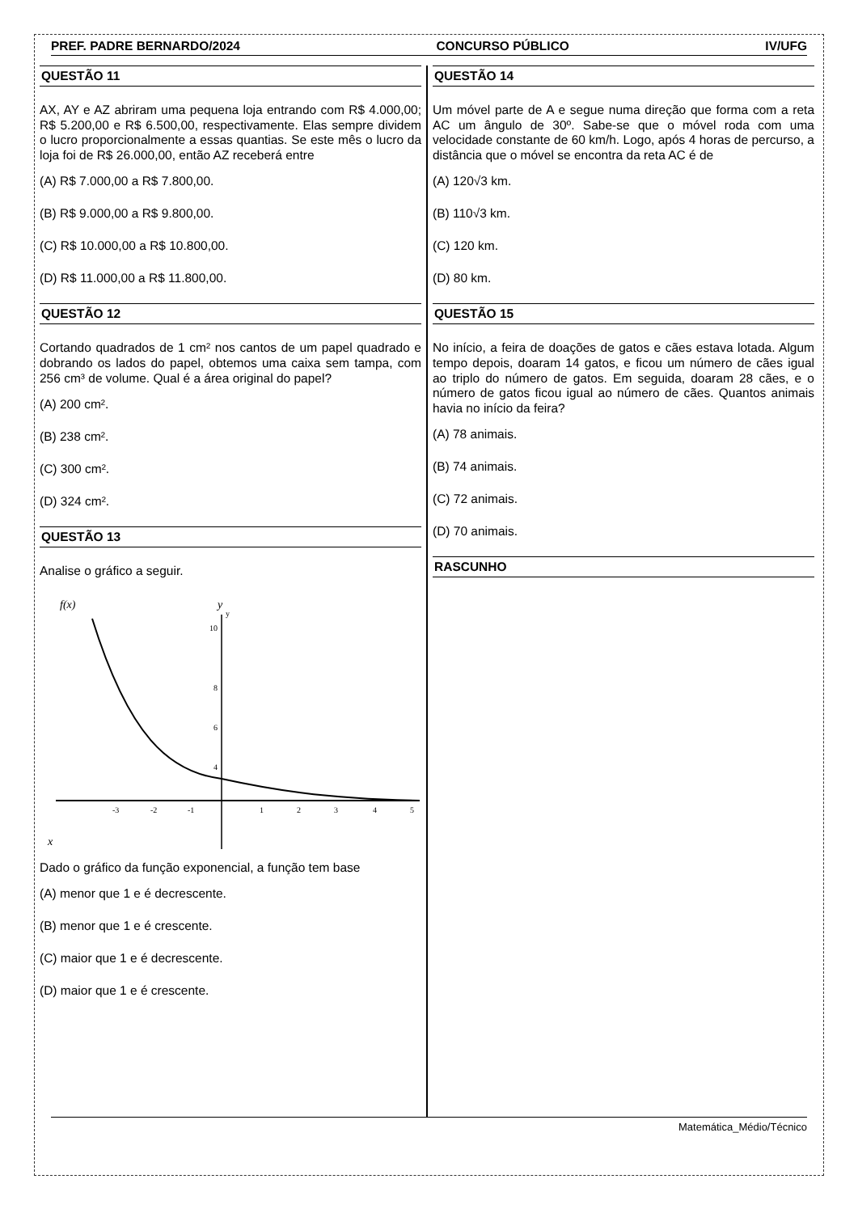PREF. PADRE BERNARDO/2024 CONCURSO PÚBLICO IV/UFG
QUESTÃO 11
AX, AY e AZ abriram uma pequena loja entrando com R$ 4.000,00; R$ 5.200,00 e R$ 6.500,00, respectivamente. Elas sempre dividem o lucro proporcionalmente a essas quantias. Se este mês o lucro da loja foi de R$ 26.000,00, então AZ receberá entre
(A) R$ 7.000,00 a R$ 7.800,00.
(B) R$ 9.000,00 a R$ 9.800,00.
(C) R$ 10.000,00 a R$ 10.800,00.
(D) R$ 11.000,00 a R$ 11.800,00.
QUESTÃO 12
Cortando quadrados de 1 cm² nos cantos de um papel quadrado e dobrando os lados do papel, obtemos uma caixa sem tampa, com 256 cm³ de volume. Qual é a área original do papel?
(A) 200 cm².
(B) 238 cm².
(C) 300 cm².
(D) 324 cm².
QUESTÃO 13
Analise o gráfico a seguir.
f(x)
y
y
x
10
8
6
4
-3
-2
-1
1
2
3
4
5
Dado o gráfico da função exponencial, a função tem base
(A) menor que 1 e é decrescente.
(B) menor que 1 e é crescente.
(C) maior que 1 e é decrescente.
(D) maior que 1 e é crescente.
QUESTÃO 14
Um móvel parte de A e segue numa direção que forma com a reta AC um ângulo de 30º. Sabe-se que o móvel roda com uma velocidade constante de 60 km/h. Logo, após 4 horas de percurso, a distância que o móvel se encontra da reta AC é de
(A) 120√3 km.
(B) 110√3 km.
(C) 120 km.
(D) 80 km.
QUESTÃO 15
No início, a feira de doações de gatos e cães estava lotada. Algum tempo depois, doaram 14 gatos, e ficou um número de cães igual ao triplo do número de gatos. Em seguida, doaram 28 cães, e o número de gatos ficou igual ao número de cães. Quantos animais havia no início da feira?
(A) 78 animais.
(B) 74 animais.
(C) 72 animais.
(D) 70 animais.
RASCUNHO
Matemática_Médio/Técnico